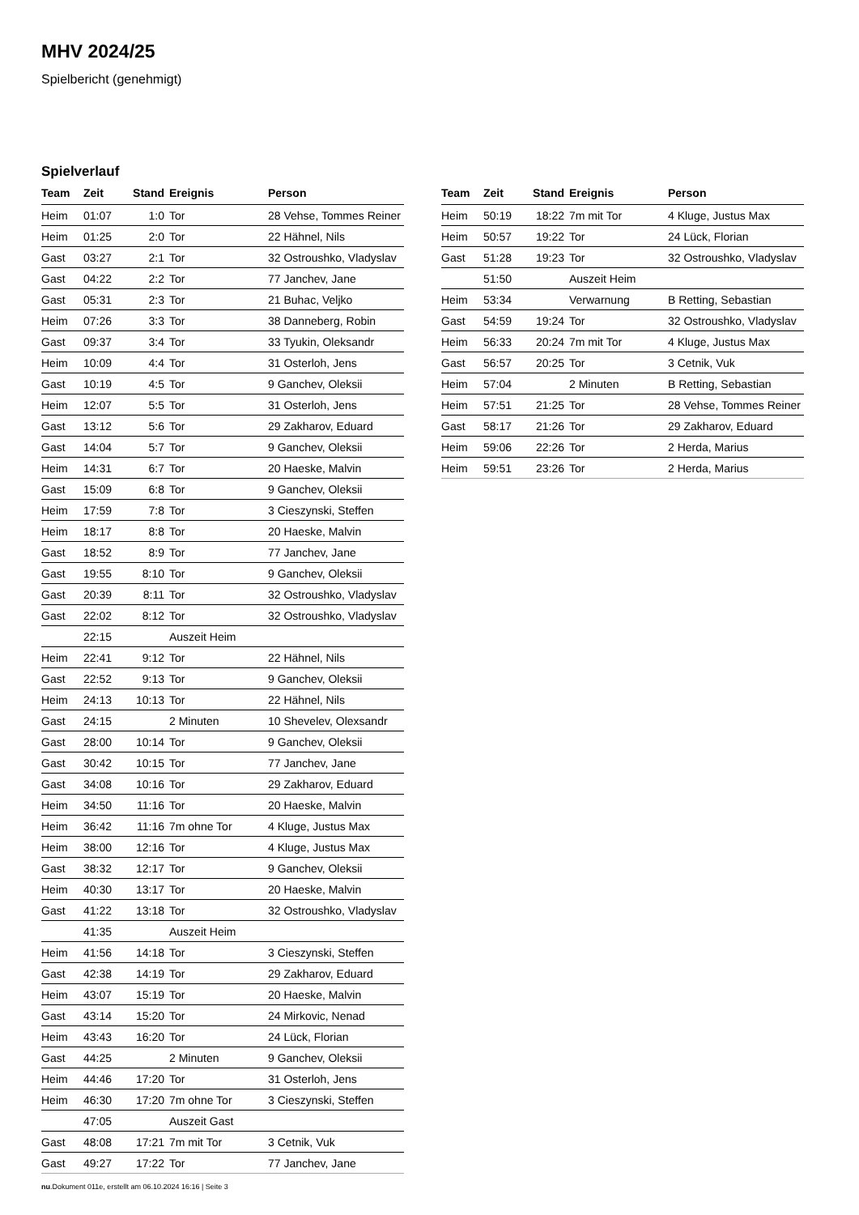MHV 2024/25
Spielbericht (genehmigt)
Spielverlauf
| Team | Zeit | Stand | Ereignis | Person |
| --- | --- | --- | --- | --- |
| Heim | 01:07 | 1:0 | Tor | 28 Vehse, Tommes Reiner |
| Heim | 01:25 | 2:0 | Tor | 22 Hähnel, Nils |
| Gast | 03:27 | 2:1 | Tor | 32 Ostroushko, Vladyslav |
| Gast | 04:22 | 2:2 | Tor | 77 Janchev, Jane |
| Gast | 05:31 | 2:3 | Tor | 21 Buhac, Veljko |
| Heim | 07:26 | 3:3 | Tor | 38 Danneberg, Robin |
| Gast | 09:37 | 3:4 | Tor | 33 Tyukin, Oleksandr |
| Heim | 10:09 | 4:4 | Tor | 31 Osterloh, Jens |
| Gast | 10:19 | 4:5 | Tor | 9 Ganchev, Oleksii |
| Heim | 12:07 | 5:5 | Tor | 31 Osterloh, Jens |
| Gast | 13:12 | 5:6 | Tor | 29 Zakharov, Eduard |
| Gast | 14:04 | 5:7 | Tor | 9 Ganchev, Oleksii |
| Heim | 14:31 | 6:7 | Tor | 20 Haeske, Malvin |
| Gast | 15:09 | 6:8 | Tor | 9 Ganchev, Oleksii |
| Heim | 17:59 | 7:8 | Tor | 3 Cieszynski, Steffen |
| Heim | 18:17 | 8:8 | Tor | 20 Haeske, Malvin |
| Gast | 18:52 | 8:9 | Tor | 77 Janchev, Jane |
| Gast | 19:55 | 8:10 | Tor | 9 Ganchev, Oleksii |
| Gast | 20:39 | 8:11 | Tor | 32 Ostroushko, Vladyslav |
| Gast | 22:02 | 8:12 | Tor | 32 Ostroushko, Vladyslav |
| | 22:15 | | Auszeit Heim | |
| Heim | 22:41 | 9:12 | Tor | 22 Hähnel, Nils |
| Gast | 22:52 | 9:13 | Tor | 9 Ganchev, Oleksii |
| Heim | 24:13 | 10:13 | Tor | 22 Hähnel, Nils |
| Gast | 24:15 | | 2 Minuten | 10 Shevelev, Olexsandr |
| Gast | 28:00 | 10:14 | Tor | 9 Ganchev, Oleksii |
| Gast | 30:42 | 10:15 | Tor | 77 Janchev, Jane |
| Gast | 34:08 | 10:16 | Tor | 29 Zakharov, Eduard |
| Heim | 34:50 | 11:16 | Tor | 20 Haeske, Malvin |
| Heim | 36:42 | 11:16 | 7m ohne Tor | 4 Kluge, Justus Max |
| Heim | 38:00 | 12:16 | Tor | 4 Kluge, Justus Max |
| Gast | 38:32 | 12:17 | Tor | 9 Ganchev, Oleksii |
| Heim | 40:30 | 13:17 | Tor | 20 Haeske, Malvin |
| Gast | 41:22 | 13:18 | Tor | 32 Ostroushko, Vladyslav |
| | 41:35 | | Auszeit Heim | |
| Heim | 41:56 | 14:18 | Tor | 3 Cieszynski, Steffen |
| Gast | 42:38 | 14:19 | Tor | 29 Zakharov, Eduard |
| Heim | 43:07 | 15:19 | Tor | 20 Haeske, Malvin |
| Gast | 43:14 | 15:20 | Tor | 24 Mirkovic, Nenad |
| Heim | 43:43 | 16:20 | Tor | 24 Lück, Florian |
| Gast | 44:25 | | 2 Minuten | 9 Ganchev, Oleksii |
| Heim | 44:46 | 17:20 | Tor | 31 Osterloh, Jens |
| Heim | 46:30 | 17:20 | 7m ohne Tor | 3 Cieszynski, Steffen |
| | 47:05 | | Auszeit Gast | |
| Gast | 48:08 | 17:21 | 7m mit Tor | 3 Cetnik, Vuk |
| Gast | 49:27 | 17:22 | Tor | 77 Janchev, Jane |
| Team | Zeit | Stand | Ereignis | Person |
| --- | --- | --- | --- | --- |
| Heim | 50:19 | 18:22 | 7m mit Tor | 4 Kluge, Justus Max |
| Heim | 50:57 | 19:22 | Tor | 24 Lück, Florian |
| Gast | 51:28 | 19:23 | Tor | 32 Ostroushko, Vladyslav |
| | 51:50 | | Auszeit Heim | |
| Heim | 53:34 | | Verwarnung | B Retting, Sebastian |
| Gast | 54:59 | 19:24 | Tor | 32 Ostroushko, Vladyslav |
| Heim | 56:33 | 20:24 | 7m mit Tor | 4 Kluge, Justus Max |
| Gast | 56:57 | 20:25 | Tor | 3 Cetnik, Vuk |
| Heim | 57:04 | | 2 Minuten | B Retting, Sebastian |
| Heim | 57:51 | 21:25 | Tor | 28 Vehse, Tommes Reiner |
| Gast | 58:17 | 21:26 | Tor | 29 Zakharov, Eduard |
| Heim | 59:06 | 22:26 | Tor | 2 Herda, Marius |
| Heim | 59:51 | 23:26 | Tor | 2 Herda, Marius |
nu.Dokument 011e, erstellt am 06.10.2024 16:16 | Seite 3